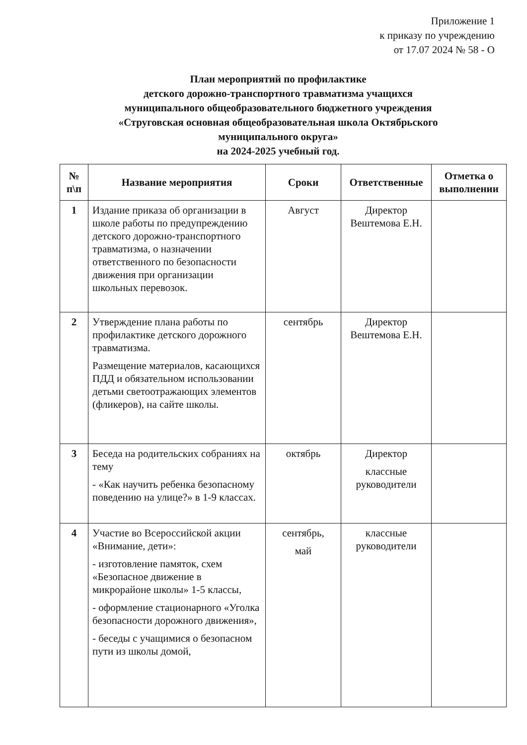Приложение 1
к приказу по учреждению
от 17.07 2024 № 58 - О
План мероприятий по профилактике
детского дорожно-транспортного травматизма учащихся
муниципального общеобразовательного бюджетного учреждения
«Струговская основная общеобразовательная школа Октябрьского
муниципального округа»
на 2024-2025 учебный год.
| № п\п | Название мероприятия | Сроки | Ответственные | Отметка о выполнении |
| --- | --- | --- | --- | --- |
| 1 | Издание приказа об организации в школе работы по предупреждению детского дорожно-транспортного травматизма, о назначении ответственного по безопасности движения при организации школьных перевозок. | Август | Директор Вештемова Е.Н. | |
| 2 | Утверждение плана работы по профилактике детского дорожного травматизма. Размещение материалов, касающихся ПДД и обязательном использовании детьми светоотражающих элементов (фликеров), на сайте школы. | сентябрь | Директор Вештемова Е.Н. | |
| 3 | Беседа на родительских собраниях на тему - «Как научить ребенка безопасному поведению на улице?» в 1-9 классах. | октябрь | Директор классные руководители | |
| 4 | Участие во Всероссийской акции «Внимание, дети»: - изготовление памяток, схем «Безопасное движение в микрорайоне школы» 1-5 классы, - оформление стационарного «Уголка безопасности дорожного движения», - беседы с учащимися о безопасном пути из школы домой, | сентябрь, май | классные руководители | |